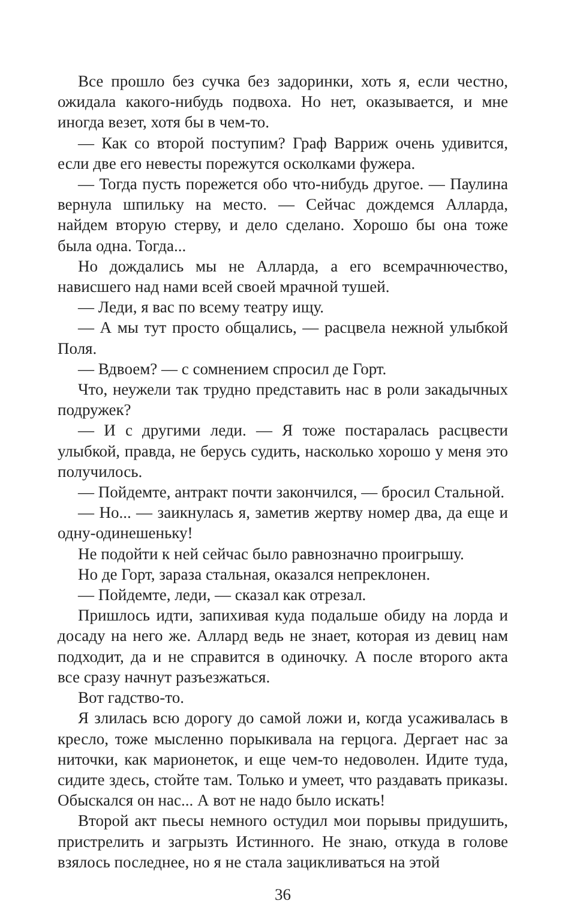Все прошло без сучка без задоринки, хоть я, если честно, ожидала какого-нибудь подвоха. Но нет, оказывается, и мне иногда везет, хотя бы в чем-то.
— Как со второй поступим? Граф Варриж очень удивится, если две его невесты порежутся осколками фужера.
— Тогда пусть порежется обо что-нибудь другое. — Паулина вернула шпильку на место. — Сейчас дождемся Аллар­да, найдем вторую стерву, и дело сделано. Хорошо бы она тоже была одна. Тогда...
Но дождались мы не Алларда, а его всемрачнючество, нависшего над нами всей своей мрачной тушей.
— Леди, я вас по всему театру ищу.
— А мы тут просто общались, — расцвела нежной улыбкой Поля.
— Вдвоем? — с сомнением спросил де Горт.
Что, неужели так трудно представить нас в роли закадычных подружек?
— И с другими леди. — Я тоже постаралась расцвести улыбкой, правда, не берусь судить, насколько хорошо у меня это получилось.
— Пойдемте, антракт почти закончился, — бросил Стальной.
— Но... — заикнулась я, заметив жертву номер два, да еще и одну-одинешеньку!
Не подойти к ней сейчас было равнозначно проигрышу.
Но де Горт, зараза стальная, оказался непреклонен.
— Пойдемте, леди, — сказал как отрезал.
Пришлось идти, запихивая куда подальше обиду на лорда и досаду на него же. Аллард ведь не знает, которая из девиц нам подходит, да и не справится в одиночку. А после второго акта все сразу начнут разъезжаться.
Вот гадство-то.
Я злилась всю дорогу до самой ложи и, когда усаживалась в кресло, тоже мысленно порыкивала на герцога. Дергает нас за ниточки, как марионеток, и еще чем-то недоволен. Идите туда, сидите здесь, стойте там. Только и умеет, что раздавать приказы. Обыскался он нас... А вот не надо было искать!
Второй акт пьесы немного остудил мои порывы придушить, пристрелить и загрызть Истинного. Не знаю, откуда в голове взялось последнее, но я не стала зацикливаться на этой
36